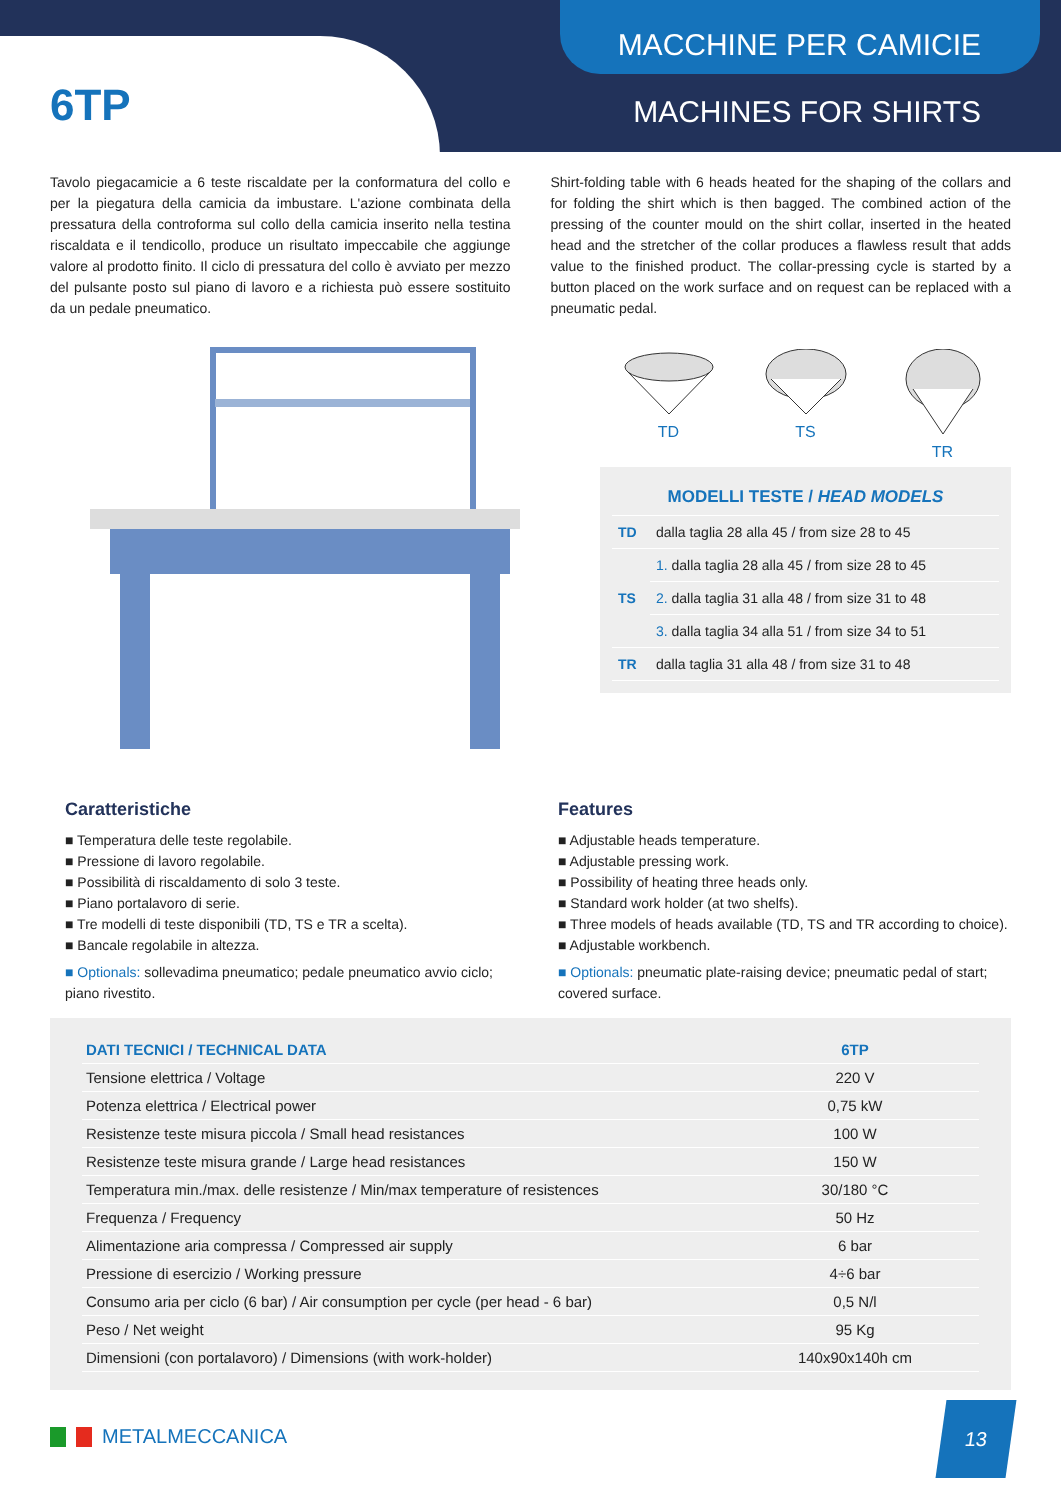MACCHINE PER CAMICIE
MACHINES FOR SHIRTS 6TP
Tavolo piegacamicie a 6 teste riscaldate per la conformatura del collo e per la piegatura della camicia da imbustare. L'azione combinata della pressatura della controforma sul collo della camicia inserito nella testina riscaldata e il tendicollo, produce un risultato impeccabile che aggiunge valore al prodotto finito. Il ciclo di pressatura del collo è avviato per mezzo del pulsante posto sul piano di lavoro e a richiesta può essere sostituito da un pedale pneumatico.
Shirt-folding table with 6 heads heated for the shaping of the collars and for folding the shirt which is then bagged. The combined action of the pressing of the counter mould on the shirt collar, inserted in the heated head and the stretcher of the collar produces a flawless result that adds value to the finished product. The collar-pressing cycle is started by a button placed on the work surface and on request can be replaced with a pneumatic pedal.
TD
TS
TR
| MODELLI TESTE / HEAD MODELS | |
| TD | dalla taglia 28 alla 45 / from size 28 to 45 |
| TS | 1. dalla taglia 28 alla 45 / from size 28 to 45 |
| | 2. dalla taglia 31 alla 48 / from size 31 to 48 |
| | 3. dalla taglia 34 alla 51 / from size 34 to 51 |
| TR | dalla taglia 31 alla 48 / from size 31 to 48 |
Caratteristiche
■ Temperatura delle teste regolabile.
■ Pressione di lavoro regolabile.
■ Possibilità di riscaldamento di solo 3 teste.
■ Piano portalavoro di serie.
■ Tre modelli di teste disponibili (TD, TS e TR a scelta).
■ Bancale regolabile in altezza.
■ Optionals: sollevadima pneumatico; pedale pneumatico avvio ciclo; piano rivestito.
Features
■ Adjustable heads temperature.
■ Adjustable pressing work.
■ Possibility of heating three heads only.
■ Standard work holder (at two shelfs).
■ Three models of heads available (TD, TS and TR according to choice).
■ Adjustable workbench.
■ Optionals: pneumatic plate-raising device; pneumatic pedal of start; covered surface.
| DATI TECNICI / TECHNICAL DATA | 6TP |
| --- | --- |
| Tensione elettrica / Voltage | 220 V |
| Potenza elettrica / Electrical power | 0,75 kW |
| Resistenze teste misura piccola / Small head resistances | 100 W |
| Resistenze teste misura grande / Large head resistances | 150 W |
| Temperatura min./max. delle resistenze / Min/max temperature of resistences | 30/180 °C |
| Frequenza / Frequency | 50 Hz |
| Alimentazione aria compressa / Compressed air supply | 6 bar |
| Pressione di esercizio / Working pressure | 4÷6 bar |
| Consumo aria per ciclo (6 bar) / Air consumption per cycle (per head - 6 bar) | 0,5 N/l |
| Peso / Net weight | 95 Kg |
| Dimensioni (con portalavoro) / Dimensions (with work-holder) | 140x90x140h cm |
METALMECCANICA
13